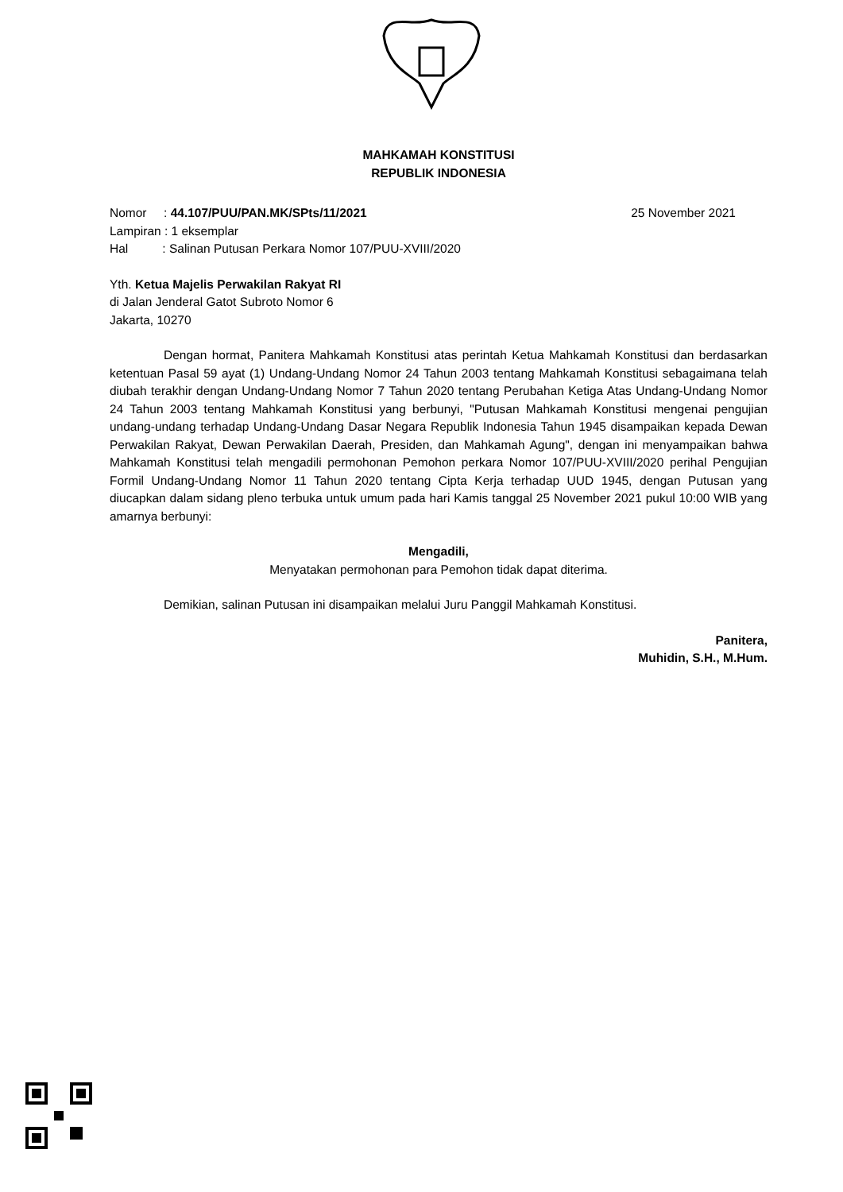MAHKAMAH KONSTITUSI
REPUBLIK INDONESIA
Nomor : 44.107/PUU/PAN.MK/SPts/11/2021
Lampiran : 1 eksemplar
Hal : Salinan Putusan Perkara Nomor 107/PUU-XVIII/2020
25 November 2021
Yth. Ketua Majelis Perwakilan Rakyat RI
di Jalan Jenderal Gatot Subroto Nomor 6
Jakarta, 10270
Dengan hormat, Panitera Mahkamah Konstitusi atas perintah Ketua Mahkamah Konstitusi dan berdasarkan ketentuan Pasal 59 ayat (1) Undang-Undang Nomor 24 Tahun 2003 tentang Mahkamah Konstitusi sebagaimana telah diubah terakhir dengan Undang-Undang Nomor 7 Tahun 2020 tentang Perubahan Ketiga Atas Undang-Undang Nomor 24 Tahun 2003 tentang Mahkamah Konstitusi yang berbunyi, "Putusan Mahkamah Konstitusi mengenai pengujian undang-undang terhadap Undang-Undang Dasar Negara Republik Indonesia Tahun 1945 disampaikan kepada Dewan Perwakilan Rakyat, Dewan Perwakilan Daerah, Presiden, dan Mahkamah Agung", dengan ini menyampaikan bahwa Mahkamah Konstitusi telah mengadili permohonan Pemohon perkara Nomor 107/PUU-XVIII/2020 perihal Pengujian Formil Undang-Undang Nomor 11 Tahun 2020 tentang Cipta Kerja terhadap UUD 1945, dengan Putusan yang diucapkan dalam sidang pleno terbuka untuk umum pada hari Kamis tanggal 25 November 2021 pukul 10:00 WIB yang amarnya berbunyi:
Mengadili,
Menyatakan permohonan para Pemohon tidak dapat diterima.
Demikian, salinan Putusan ini disampaikan melalui Juru Panggil Mahkamah Konstitusi.
Panitera,
Muhidin, S.H., M.Hum.